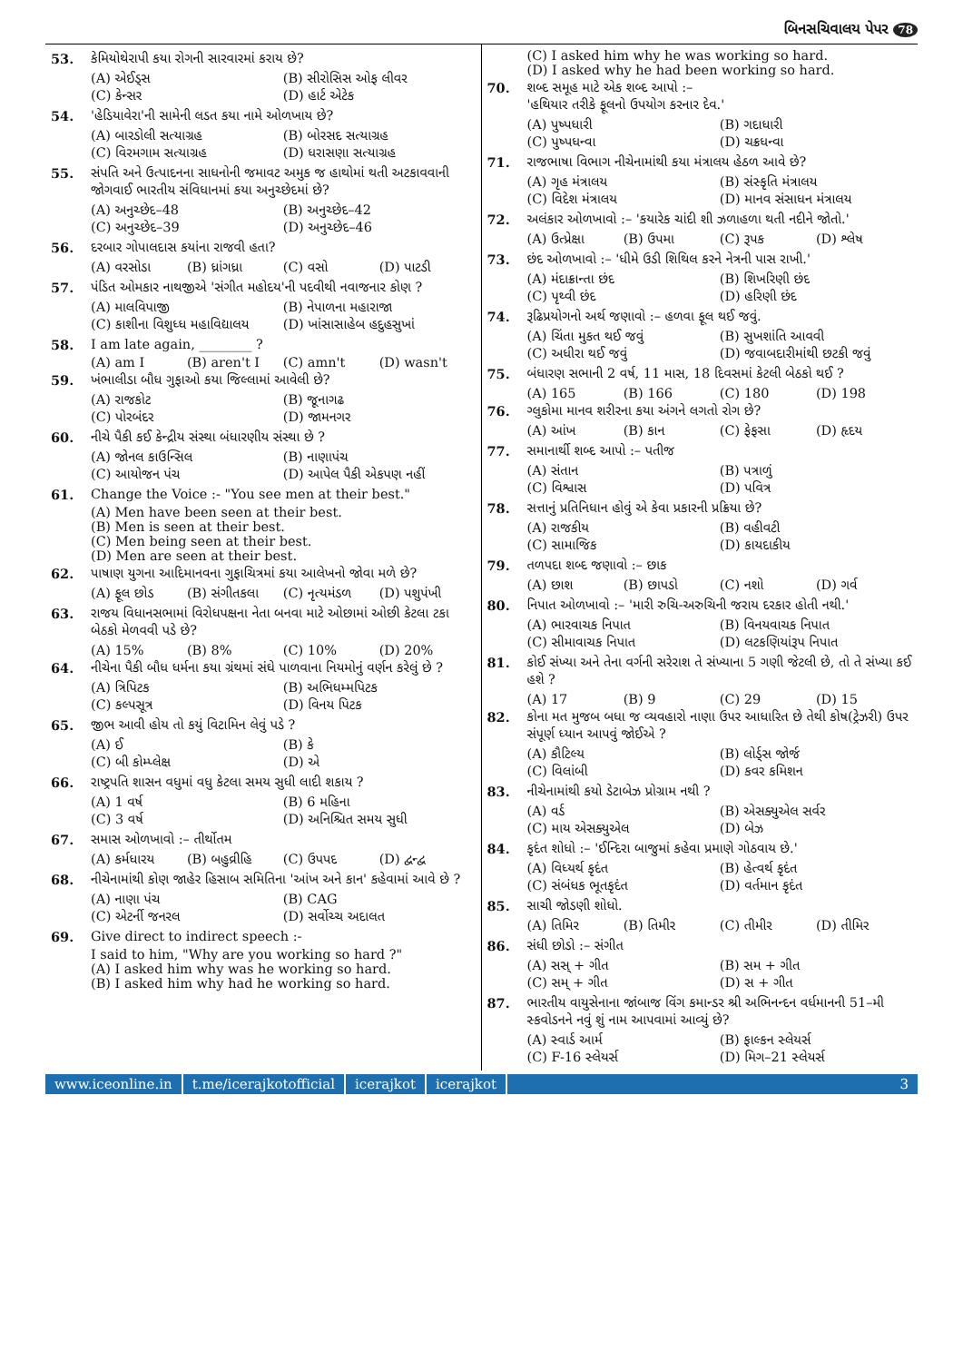બિનસચિવાલય પેપર 78
53. કેમિયોથેરાપી કયા રોગની સારવારમાં કરાય છે?
(A) એઈડ્સ
(B) સીરોસિસ ઓફ લીવર
(C) કેન્સર
(D) હાર્ટ એટેક
54. 'હેડિયાવેરા'ની સામેની લડત કયા નામે ઓળખાય છે?
(A) બારડોલી સત્યાગ્રહ
(B) બોરસદ સત્યાગ્રહ
(C) વિરમગામ સત્યાગ્રહ
(D) ધરાસણા સત્યાગ્રહ
55. સંપતિ અને ઉત્પાદનના સાધનોની જમાવટ અમુક જ હાથોમાં થતી અટકાવવાની જોગવાઈ ભારતીય સંવિધાનમાં કયા અનુચ્છેદમાં છે?
(A) અનુચ્છેદ–48
(B) અનુચ્છેદ–42
(C) અનુચ્છેદ–39
(D) અનુચ્છેદ–46
56. દરબાર ગોપાલદાસ કયાંના રાજવી હતા?
(A) વરસોડા
(B) ધ્રાંગધ્રા
(C) વસો
(D) પાટડી
57. પંડિત ઓમકાર નાથજીએ 'સંગીત મહોદય'ની પદવીથી નવાજનાર કોણ ?
(A) માલવિપાજી
(B) નેપાળના મહારાજા
(C) કાશીના વિશુધ્ધ મહાવિદ્યાલય
(D) ખાંસાસાહેબ હદુહસુખાં
58. I am late again, ________ ?
(A) am I
(B) aren't I
(C) amn't
(D) wasn't
59. ખંભાલીડા બૌધ ગુફાઓ કયા જિલ્લામાં આવેલી છે?
(A) રાજકોટ
(B) જૂનાગઢ
(C) પોરબંદર
(D) જામનગર
60. નીચે પૈકી કઈ કેન્દ્રીય સંસ્થા બંધારણીય સંસ્થા છે ?
(A) જોનલ કાઉન્સિલ
(B) નાણાપંચ
(C) આયોજન પંચ
(D) આપેલ પૈકી એકપણ નહીં
61. Change the Voice :- "You see men at their best."
(A) Men have been seen at their best.
(B) Men is seen at their best.
(C) Men being seen at their best.
(D) Men are seen at their best.
62. પાષાણ યુગના આદિમાનવના ગુફાચિત્રમાં કયા આલેખનો જોવા મળે છે?
(A) ફૂલ છોડ
(B) સંગીતકલા
(C) નૃત્યમંડળ
(D) પશુપંખી
63. રાજય વિધાનસભામાં વિરોધપક્ષના નેતા બનવા માટે ઓછામાં ઓછી કેટલા ટકા બેઠકો મેળવવી પડે છે?
(A) 15%
(B) 8%
(C) 10%
(D) 20%
64. નીચેના પૈકી બૌધ ધર્મના કયા ગ્રંથમાં સંઘે પાળવાના નિયમોનું વર્ણન કરેલું છે ?
(A) ત્રિપિટક
(B) અભિધમ્મપિટક
(C) કલ્પસૂત્ર
(D) વિનય પિટક
65. જીભ આવી હોય તો કયું વિટામિન લેવું પડે ?
(A) ઈ
(B) કે
(C) બી કોમ્પ્લેક્ષ
(D) એ
66. રાષ્ટ્રપતિ શાસન વધુમાં વધુ કેટલા સમય સુધી લાદી શકાય ?
(A) 1 વર્ષ
(B) 6 મહિના
(C) 3 વર્ષ
(D) અનિશ્ચિત સમય સુધી
67. સમાસ ઓળખાવો :– તીર્થોતમ
(A) કર્મધારય
(B) બહુવ્રીહિ
(C) ઉપપદ
(D) દ્વન્દ્વ
68. નીચેનામાંથી કોણ જાહેર હિસાબ સમિતિના 'આંખ અને કાન' કહેવામાં આવે છે ?
(A) નાણા પંચ
(B) CAG
(C) એટર્ની જનરલ
(D) સર્વોચ્ચ અદાલત
69. Give direct to indirect speech :-
I said to him, "Why are you working so hard ?"
(A) I asked him why was he working so hard.
(B) I asked him why had he working so hard.
(C) I asked him why he was working so hard.
(D) I asked why he had been working so hard.
70. શબ્દ સમૂહ માટે એક શબ્દ આપો :–
'હથિયાર તરીકે ફૂલનો ઉપયોગ કરનાર દેવ.'
(A) પુષ્પધારી
(B) ગદાધારી
(C) પુષ્પધન્વા
(D) ચક્રધન્વા
71. રાજભાષા વિભાગ નીચેનામાંથી કયા મંત્રાલય હેઠળ આવે છે?
(A) ગૃહ મંત્રાલય
(B) સંસ્કૃતિ મંત્રાલય
(C) વિદેશ મંત્રાલય
(D) માનવ સંસાધન મંત્રાલય
72. અલંકાર ઓળખાવો :– 'કયારેક ચાંદી શી ઝળાહળા થતી નદીને જોતો.'
(A) ઉત્પ્રેક્ષા
(B) ઉપમા
(C) રૂપક
(D) શ્લેષ
73. છંદ ઓળખાવો :– 'ધીમે ઉડી શિથિલ કરને નેત્રની પાસ રાખી.'
(A) મંદાક્રાન્તા છંદ
(B) શિખરિણી છંદ
(C) પૃથ્વી છંદ
(D) હરિણી છંદ
74. રૂઢિપ્રયોગનો અર્થ જણાવો :– હળવા ફૂલ થઈ જવું.
(A) ચિંતા મુકત થઈ જવું
(B) સુખશાંતિ આવવી
(C) અધીરા થઈ જવું
(D) જવાબદારીમાંથી છટકી જવું
75. બંધારણ સભાની 2 વર્ષ, 11 માસ, 18 દિવસમાં કેટલી બેઠકો થઈ ?
(A) 165
(B) 166
(C) 180
(D) 198
76. ગ્લુકોમા માનવ શરીરના કયા અંગને લગતો રોગ છે?
(A) આંખ
(B) કાન
(C) ફેફસા
(D) હૃદય
77. સમાનાર્થી શબ્દ આપો :– પતીજ
(A) સંતાન
(B) પત્રાળું
(C) વિશ્વાસ
(D) પવિત્ર
78. સત્તાનું પ્રતિનિધાન હોવું એ કેવા પ્રકારની પ્રક્રિયા છે?
(A) રાજકીય
(B) વહીવટી
(C) સામાજિક
(D) કાયદાકીય
79. તળપદા શબ્દ જણાવો :– છાક
(A) છાશ
(B) છાપડો
(C) નશો
(D) ગર્વ
80. નિપાત ઓળખાવો :– 'મારી રુચિ-અરુચિની જરાય દરકાર હોતી નથી.'
(A) ભારવાચક નિપાત
(B) વિનયવાચક નિપાત
(C) સીમાવાચક નિપાત
(D) લટકણિયાંરૂપ નિપાત
81. કોઈ સંખ્યા અને તેના વર્ગની સરેરાશ તે સંખ્યાના 5 ગણી જેટલી છે, તો તે સંખ્યા કઈ હશે ?
(A) 17
(B) 9
(C) 29
(D) 15
82. કોના મત મુજબ બધા જ વ્યવહારો નાણા ઉપર આધારિત છે તેથી કોષ(ટ્રેઝરી) ઉપર સંપૂર્ણ ધ્યાન આપવું જોઈએ ?
(A) કૌટિલ્ય
(B) લોર્ડ્સ જોર્જ
(C) વિલાંબી
(D) કવર કમિશન
83. નીચેનામાંથી કયો ડેટાબેઝ પ્રોગ્રામ નથી ?
(A) વર્ડ
(B) એસક્યુએલ સર્વર
(C) માય એસક્યુએલ
(D) બેઝ
84. કૃદંત શોધો :– 'ઈન્દિરા બાજુમાં કહેવા પ્રમાણે ગોઠવાય છે.'
(A) વિધ્યર્થ કૃદંત
(B) હેત્વર્થ કૃદંત
(C) સંબંધક ભૂતકૃદંત
(D) વર્તમાન કૃદંત
85. સાચી જોડણી શોધો.
(A) તિમિર
(B) તિમીર
(C) તીમીર
(D) તીમિર
86. સંધી છોડો :– સંગીત
(A) સસ્ + ગીત
(B) સમ + ગીત
(C) સમ્ + ગીત
(D) સ + ગીત
87. ભારતીય વાયુસેનાના જાંબાજ વિંગ કમાન્ડર શ્રી અભિનન્દન વર્ધમાનની 51–મી સ્કવોડનને નવું શું નામ આપવામાં આવ્યું છે?
(A) સ્વાર્ડ આર્મ
(B) ફાલ્કન સ્લેયર્સ
(C) F-16 સ્લેયર્સ
(D) મિગ–21 સ્લેયર્સ
www.iceonline.in t.me/icerajkotofficial icerajkot icerajkot 3